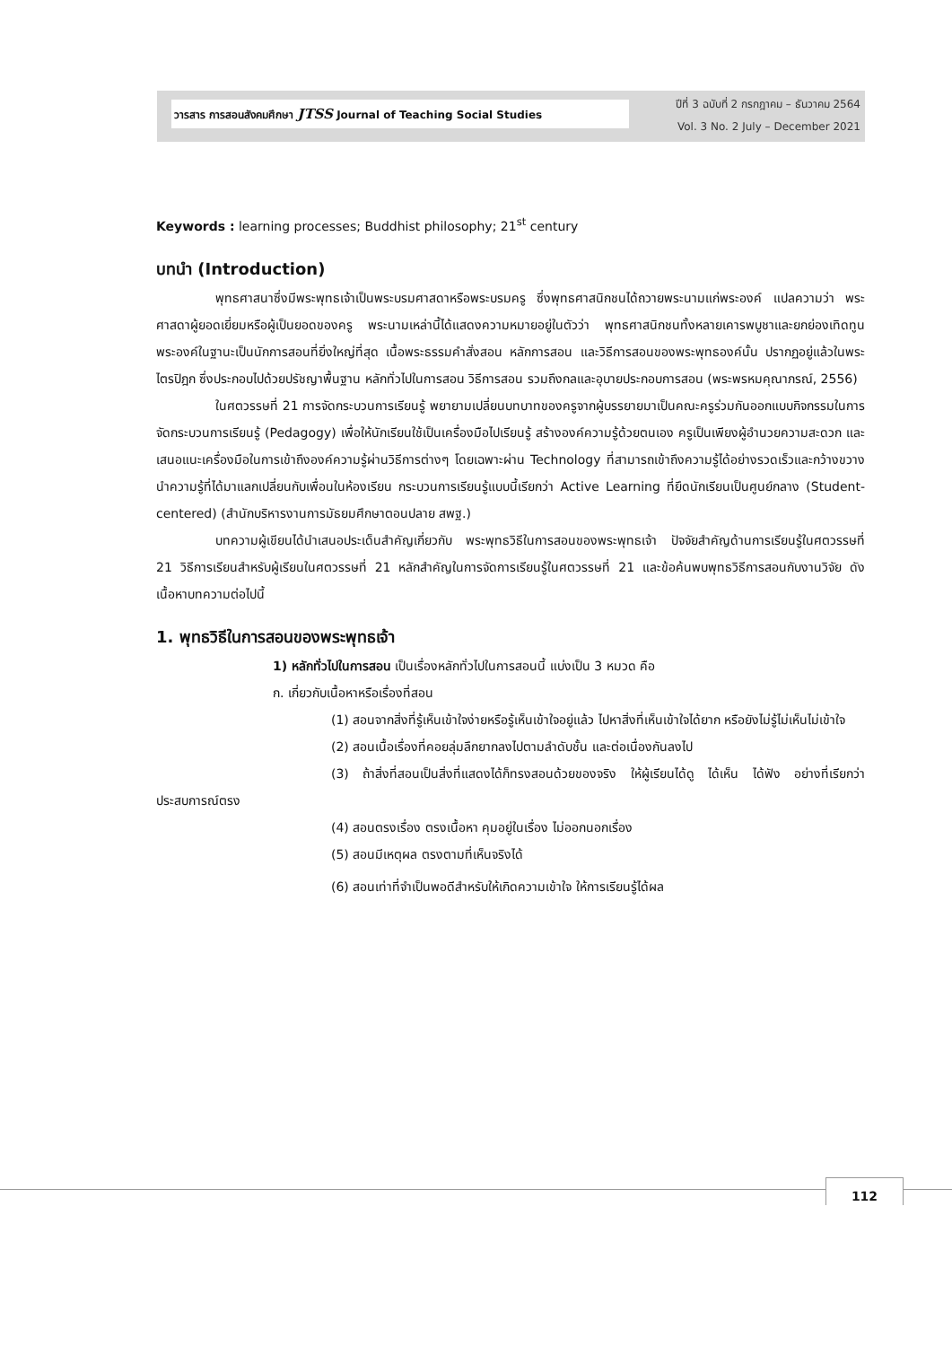วารสาร การสอนสังคมศึกษา JTSS Journal of Teaching Social Studies
ปีที่ 3 ฉบับที่ 2 กรกฎาคม – ธันวาคม 2564
Vol. 3 No. 2 July – December 2021
Keywords : learning processes; Buddhist philosophy; 21<sup>st</sup> century
บทนำ (Introduction)
พุทธศาสนาซึ่งมีพระพุทธเจ้าเป็นพระบรมศาสดาหรือพระบรมครู ซึ่งพุทธศาสนิกชนได้ถวายพระนามแก่พระองค์ แปลความว่า พระศาสดาผู้ยอดเยี่ยมหรือผู้เป็นยอดของครู พระนามเหล่านี้ได้แสดงความหมายอยู่ในตัวว่า พุทธศาสนิกชนทั้งหลายเคารพบูชาและยกย่องเทิดทูนพระองค์ในฐานะเป็นนักการสอนที่ยิ่งใหญ่ที่สุด เนื้อพระธรรมคำสั่งสอน หลักการสอน และวิธีการสอนของพระพุทธองค์นั้น ปรากฏอยู่แล้วในพระไตรปิฎก ซึ่งประกอบไปด้วยปรัชญาพื้นฐาน หลักทั่วไปในการสอน วิธีการสอน รวมถึงกลและอุบายประกอบการสอน (พระพรหมคุณาภรณ์, 2556)
ในศตวรรษที่ 21 การจัดกระบวนการเรียนรู้ พยายามเปลี่ยนบทบาทของครูจากผู้บรรยายมาเป็นคณะครูร่วมกันออกแบบกิจกรรมในการจัดกระบวนการเรียนรู้ (Pedagogy) เพื่อให้นักเรียนใช้เป็นเครื่องมือไปเรียนรู้ สร้างองค์ความรู้ด้วยตนเอง ครูเป็นเพียงผู้อำนวยความสะดวก และเสนอแนะเครื่องมือในการเข้าถึงองค์ความรู้ผ่านวิธีการต่างๆ โดยเฉพาะผ่าน Technology ที่สามารถเข้าถึงความรู้ได้อย่างรวดเร็วและกว้างขวาง นำความรู้ที่ได้มาแลกเปลี่ยนกับเพื่อนในห้องเรียน กระบวนการเรียนรู้แบบนี้เรียกว่า Active Learning ที่ยึดนักเรียนเป็นศูนย์กลาง (Student-centered) (สำนักบริหารงานการมัธยมศึกษาตอนปลาย สพฐ.)
บทความผู้เขียนได้นำเสนอประเด็นสำคัญเกี่ยวกับ พระพุทธวิธีในการสอนของพระพุทธเจ้า ปัจจัยสำคัญด้านการเรียนรู้ในศตวรรษที่ 21 วิธีการเรียนสำหรับผู้เรียนในศตวรรษที่ 21 หลักสำคัญในการจัดการเรียนรู้ในศตวรรษที่ 21 และข้อค้นพบพุทธวิธีการสอนกับงานวิจัย ดังเนื้อหาบทความต่อไปนี้
1. พุทธวิธีในการสอนของพระพุทธเจ้า
1) หลักทั่วไปในการสอน เป็นเรื่องหลักทั่วไปในการสอนนี้ แบ่งเป็น 3 หมวด คือ
ก. เกี่ยวกับเนื้อหาหรือเรื่องที่สอน
(1) สอนจากสิ่งที่รู้เห็นเข้าใจง่ายหรือรู้เห็นเข้าใจอยู่แล้ว ไปหาสิ่งที่เห็นเข้าใจได้ยาก หรือยังไม่รู้ไม่เห็นไม่เข้าใจ
(2) สอนเนื้อเรื่องที่คอยลุ่มลึกยากลงไปตามลำดับชั้น และต่อเนื่องกันลงไป
(3) ถ้าสิ่งที่สอนเป็นสิ่งที่แสดงได้ก็ทรงสอนด้วยของจริง ให้ผู้เรียนได้ดู ได้เห็น ได้ฟัง อย่างที่เรียกว่าประสบการณ์ตรง
(4) สอนตรงเรื่อง ตรงเนื้อหา คุมอยู่ในเรื่อง ไม่ออกนอกเรื่อง
(5) สอนมีเหตุผล ตรงตามที่เห็นจริงได้
(6) สอนเท่าที่จำเป็นพอดีสำหรับให้เกิดความเข้าใจ ให้การเรียนรู้ได้ผล
112